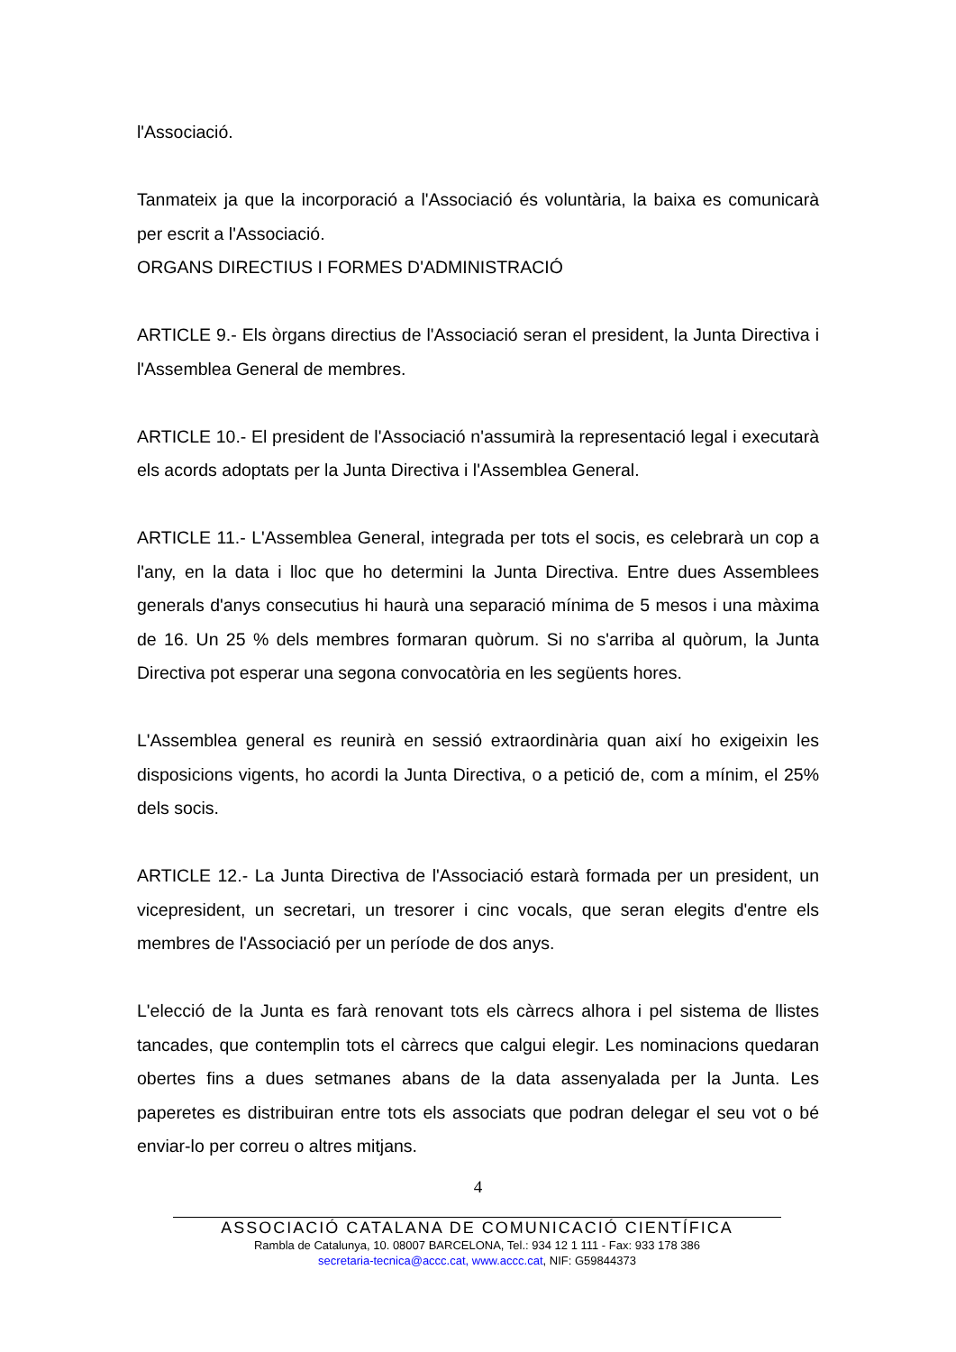l'Associació.
Tanmateix ja que la incorporació a l'Associació és voluntària, la baixa es comunicarà per escrit a l'Associació.
ORGANS DIRECTIUS I FORMES D'ADMINISTRACIÓ
ARTICLE 9.- Els òrgans directius de l'Associació seran el president, la Junta Directiva i l'Assemblea General de membres.
ARTICLE 10.- El president de l'Associació n'assumirà la representació legal i executarà els acords adoptats per la Junta Directiva i l'Assemblea General.
ARTICLE 11.- L'Assemblea General, integrada per tots el socis, es celebrarà un cop a l'any, en la data i lloc que ho determini la Junta Directiva. Entre dues Assemblees generals d'anys consecutius hi haurà una separació mínima de 5 mesos i una màxima de 16. Un 25 % dels membres formaran quòrum. Si no s'arriba al quòrum, la Junta Directiva pot esperar una segona convocatòria en les següents hores.
L'Assemblea general es reunirà en sessió extraordinària quan així ho exigeixin les disposicions vigents, ho acordi la Junta Directiva, o a petició de, com a mínim, el 25% dels socis.
ARTICLE 12.- La Junta Directiva de l'Associació estarà formada per un president, un vicepresident, un secretari, un tresorer i cinc vocals, que seran elegits d'entre els membres de l'Associació per un període de dos anys.
L'elecció de la Junta es farà renovant tots els càrrecs alhora i pel sistema de llistes tancades, que contemplin tots el càrrecs que calgui elegir. Les nominacions quedaran obertes fins a dues setmanes abans de la data assenyalada per la Junta. Les paperetes es distribuiran entre tots els associats que podran delegar el seu vot o bé enviar-lo per correu o altres mitjans.
4
ASSOCIACIÓ CATALANA DE COMUNICACIÓ CIENTÍFICA
Rambla de Catalunya, 10. 08007 BARCELONA, Tel.: 934 12 1 111 - Fax: 933 178 386
secretaria-tecnica@accc.cat, www.accc.cat, NIF: G59844373